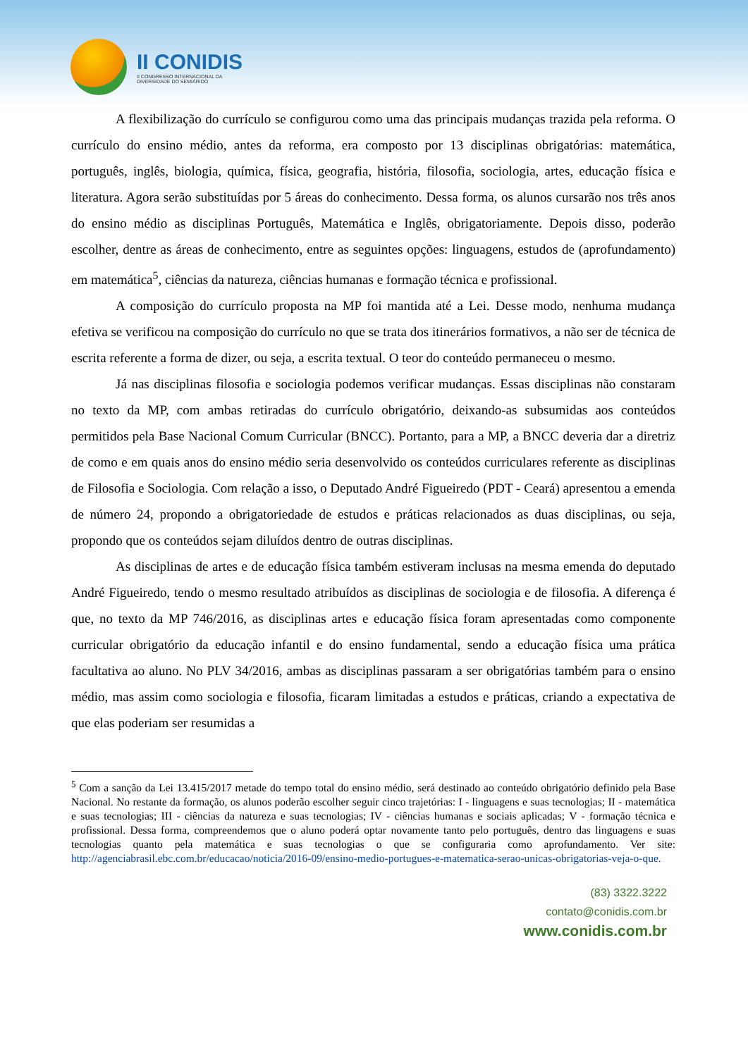II CONIDIS
II CONGRESSO INTERNACIONAL DA
DIVERSIDADE DO SEMIÁRIDO
A flexibilização do currículo se configurou como uma das principais mudanças trazida pela reforma. O currículo do ensino médio, antes da reforma, era composto por 13 disciplinas obrigatórias: matemática, português, inglês, biologia, química, física, geografia, história, filosofia, sociologia, artes, educação física e literatura. Agora serão substituídas por 5 áreas do conhecimento. Dessa forma, os alunos cursarão nos três anos do ensino médio as disciplinas Português, Matemática e Inglês, obrigatoriamente. Depois disso, poderão escolher, dentre as áreas de conhecimento, entre as seguintes opções: linguagens, estudos de (aprofundamento) em matemática<sup>5</sup>, ciências da natureza, ciências humanas e formação técnica e profissional.
A composição do currículo proposta na MP foi mantida até a Lei. Desse modo, nenhuma mudança efetiva se verificou na composição do currículo no que se trata dos itinerários formativos, a não ser de técnica de escrita referente a forma de dizer, ou seja, a escrita textual. O teor do conteúdo permaneceu o mesmo.
Já nas disciplinas filosofia e sociologia podemos verificar mudanças. Essas disciplinas não constaram no texto da MP, com ambas retiradas do currículo obrigatório, deixando-as subsumidas aos conteúdos permitidos pela Base Nacional Comum Curricular (BNCC). Portanto, para a MP, a BNCC deveria dar a diretriz de como e em quais anos do ensino médio seria desenvolvido os conteúdos curriculares referente as disciplinas de Filosofia e Sociologia. Com relação a isso, o Deputado André Figueiredo (PDT - Ceará) apresentou a emenda de número 24, propondo a obrigatoriedade de estudos e práticas relacionados as duas disciplinas, ou seja, propondo que os conteúdos sejam diluídos dentro de outras disciplinas.
As disciplinas de artes e de educação física também estiveram inclusas na mesma emenda do deputado André Figueiredo, tendo o mesmo resultado atribuídos as disciplinas de sociologia e de filosofia. A diferença é que, no texto da MP 746/2016, as disciplinas artes e educação física foram apresentadas como componente curricular obrigatório da educação infantil e do ensino fundamental, sendo a educação física uma prática facultativa ao aluno. No PLV 34/2016, ambas as disciplinas passaram a ser obrigatórias também para o ensino médio, mas assim como sociologia e filosofia, ficaram limitadas a estudos e práticas, criando a expectativa de que elas poderiam ser resumidas a
<sup>5</sup> Com a sanção da Lei 13.415/2017 metade do tempo total do ensino médio, será destinado ao conteúdo obrigatório definido pela Base Nacional. No restante da formação, os alunos poderão escolher seguir cinco trajetórias: I - linguagens e suas tecnologias; II - matemática e suas tecnologias; III - ciências da natureza e suas tecnologias; IV - ciências humanas e sociais aplicadas; V - formação técnica e profissional. Dessa forma, compreendemos que o aluno poderá optar novamente tanto pelo português, dentro das linguagens e suas tecnologias quanto pela matemática e suas tecnologias o que se configuraria como aprofundamento. Ver site: http://agenciabrasil.ebc.com.br/educacao/noticia/2016-09/ensino-medio-portugues-e-matematica-serao-unicas-obrigatorias-veja-o-que.
(83) 3322.3222
contato@conidis.com.br
www.conidis.com.br